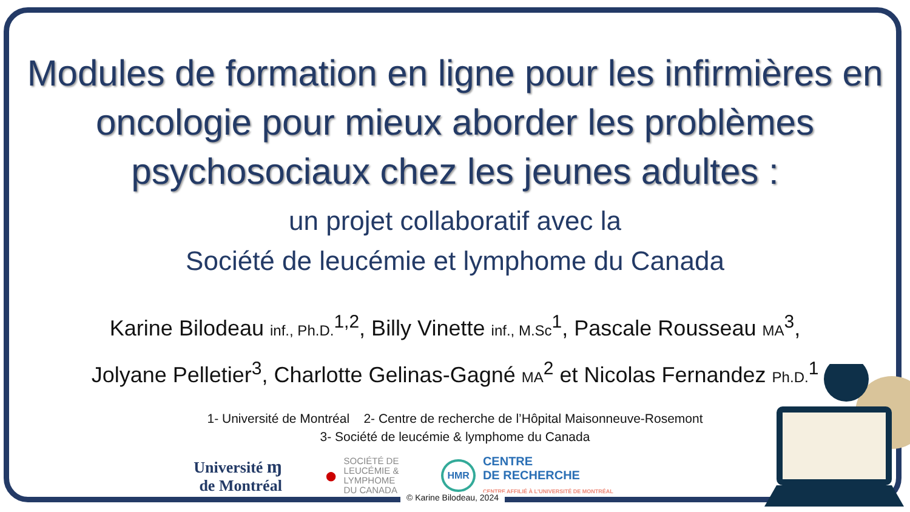Modules de formation en ligne pour les infirmières en oncologie pour mieux aborder les problèmes psychosociaux chez les jeunes adultes :
un projet collaboratif avec la
Société de leucémie et lymphome du Canada
Karine Bilodeau inf., Ph.D.<sup>1,2</sup>, Billy Vinette inf., M.Sc<sup>1</sup>, Pascale Rousseau MA<sup>3</sup>,
Jolyane Pelletier<sup>3</sup>, Charlotte Gelinas-Gagné MA<sup>2</sup> et Nicolas Fernandez Ph.D.<sup>1</sup>
1- Université de Montréal 2- Centre de recherche de l’Hôpital Maisonneuve-Rosemont
3- Société de leucémie & lymphome du Canada
Université ɱ
de Montréal
●
SOCIÉTÉ DE
LEUCÉMIE &
LYMPHOME
DU CANADA
HMR
CENTRE
DE RECHERCHE
CENTRE AFFILIÉ À L'UNIVERSITÉ DE MONTRÉAL
© Karine Bilodeau, 2024